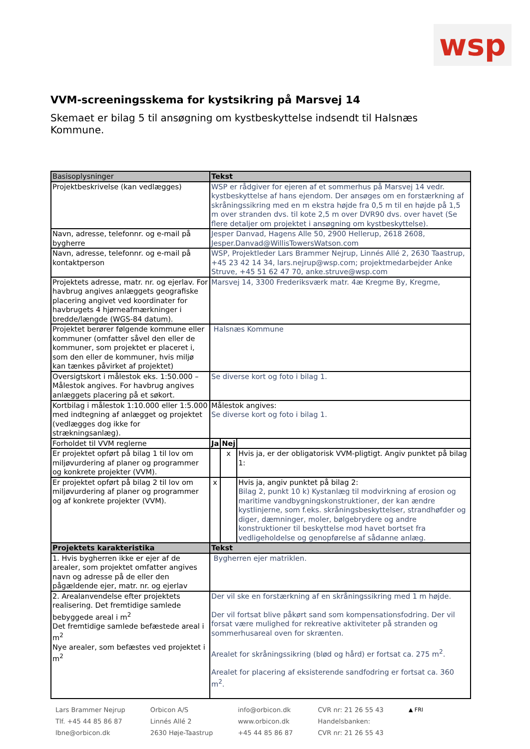wsp
VVM-screeningsskema for kystsikring på Marsvej 14
Skemaet er bilag 5 til ansøgning om kystbeskyttelse indsendt til Halsnæs Kommune.
| Basisoplysninger | Tekst | | |
| --- | --- | --- | --- |
| Projektbeskrivelse (kan vedlægges) | WSP er rådgiver for ejeren af et sommerhus på Marsvej 14 vedr. kystbeskyttelse af hans ejendom. Der ansøges om en forstærkning af skråningssikring med en m ekstra højde fra 0,5 m til en højde på 1,5 m over stranden dvs. til kote 2,5 m over DVR90 dvs. over havet (Se flere detaljer om projektet i ansøgning om kystbeskyttelse). | | |
| Navn, adresse, telefonnr. og e-mail på bygherre | Jesper Danvad, Hagens Alle 50, 2900 Hellerup, 2618 2608, Jesper.Danvad@WillisTowersWatson.com | | |
| Navn, adresse, telefonnr. og e-mail på kontaktperson | WSP, Projektleder Lars Brammer Nejrup, Linnés Allé 2, 2630 Taastrup, +45 23 42 14 34, lars.nejrup@wsp.com; projektmedarbejder Anke Struve, +45 51 62 47 70, anke.struve@wsp.com | | |
| Projektets adresse, matr. nr. og ejerlav. For havbrug angives anlæggets geografiske placering angivet ved koordinater for havbrugets 4 hjørneafmærkninger i bredde/længde (WGS-84 datum). | Marsvej 14, 3300 Frederiksværk matr. 4æ Kregme By, Kregme, | | |
| Projektet berører følgende kommune eller kommuner (omfatter såvel den eller de kommuner, som projektet er placeret i, som den eller de kommuner, hvis miljø kan tænkes påvirket af projektet) | Halsnæs Kommune | | |
| Oversigtskort i målestok eks. 1:50.000 – Målestok angives. For havbrug angives anlæggets placering på et søkort. | Se diverse kort og foto i bilag 1. | | |
| Kortbilag i målestok 1:10.000 eller 1:5.000 med indtegning af anlægget og projektet (vedlægges dog ikke for strækningsanlæg). | Målestok angives: Se diverse kort og foto i bilag 1. | | |
| Forholdet til VVM reglerne | Ja | Nej | |
| Er projektet opført på bilag 1 til lov om miljøvurdering af planer og programmer og konkrete projekter (VVM). | | x | Hvis ja, er der obligatorisk VVM-pligtigt. Angiv punktet på bilag 1: |
| Er projektet opført på bilag 2 til lov om miljøvurdering af planer og programmer og af konkrete projekter (VVM). | x | | Hvis ja, angiv punktet på bilag 2: Bilag 2, punkt 10 k) Kystanlæg til modvirkning af erosion og maritime vandbygningskonstruktioner, der kan ændre kystlinjerne, som f.eks. skråningsbeskyttelser, strandhøfder og diger, dæmninger, moler, bølgebrydere og andre konstruktioner til beskyttelse mod havet bortset fra vedligeholdelse og genopførelse af sådanne anlæg. |
| Projektets karakteristika | Tekst | | |
| 1. Hvis bygherren ikke er ejer af de arealer, som projektet omfatter angives navn og adresse på de eller den pågældende ejer, matr. nr. og ejerlav | Bygherren ejer matriklen. | | |
| 2. Arealanvendelse efter projektets realisering. Det fremtidige samlede bebyggede areal i m<sup>2</sup> Det fremtidige samlede befæstede areal i m<sup>2</sup> Nye arealer, som befæstes ved projektet i m<sup>2</sup> | Der vil ske en forstærkning af en skråningssikring med 1 m højde. Der vil fortsat blive påkørt sand som kompensationsfodring. Der vil forsat være mulighed for rekreative aktiviteter på stranden og sommerhusareal oven for skrænten. Arealet for skråningssikring (blød og hård) er fortsat ca. 275 m<sup>2</sup>. Arealet for placering af eksisterende sandfodring er fortsat ca. 360 m<sup>2</sup>. | | |
Lars Brammer Nejrup
Tlf. +45 44 85 86 87
lbne@orbicon.dk
Orbicon A/S
Linnés Allé 2
2630 Høje-Taastrup
info@orbicon.dk
www.orbicon.dk
+45 44 85 86 87
CVR nr: 21 26 55 43
Handelsbanken:
CVR nr: 21 26 55 43
▲ FRI